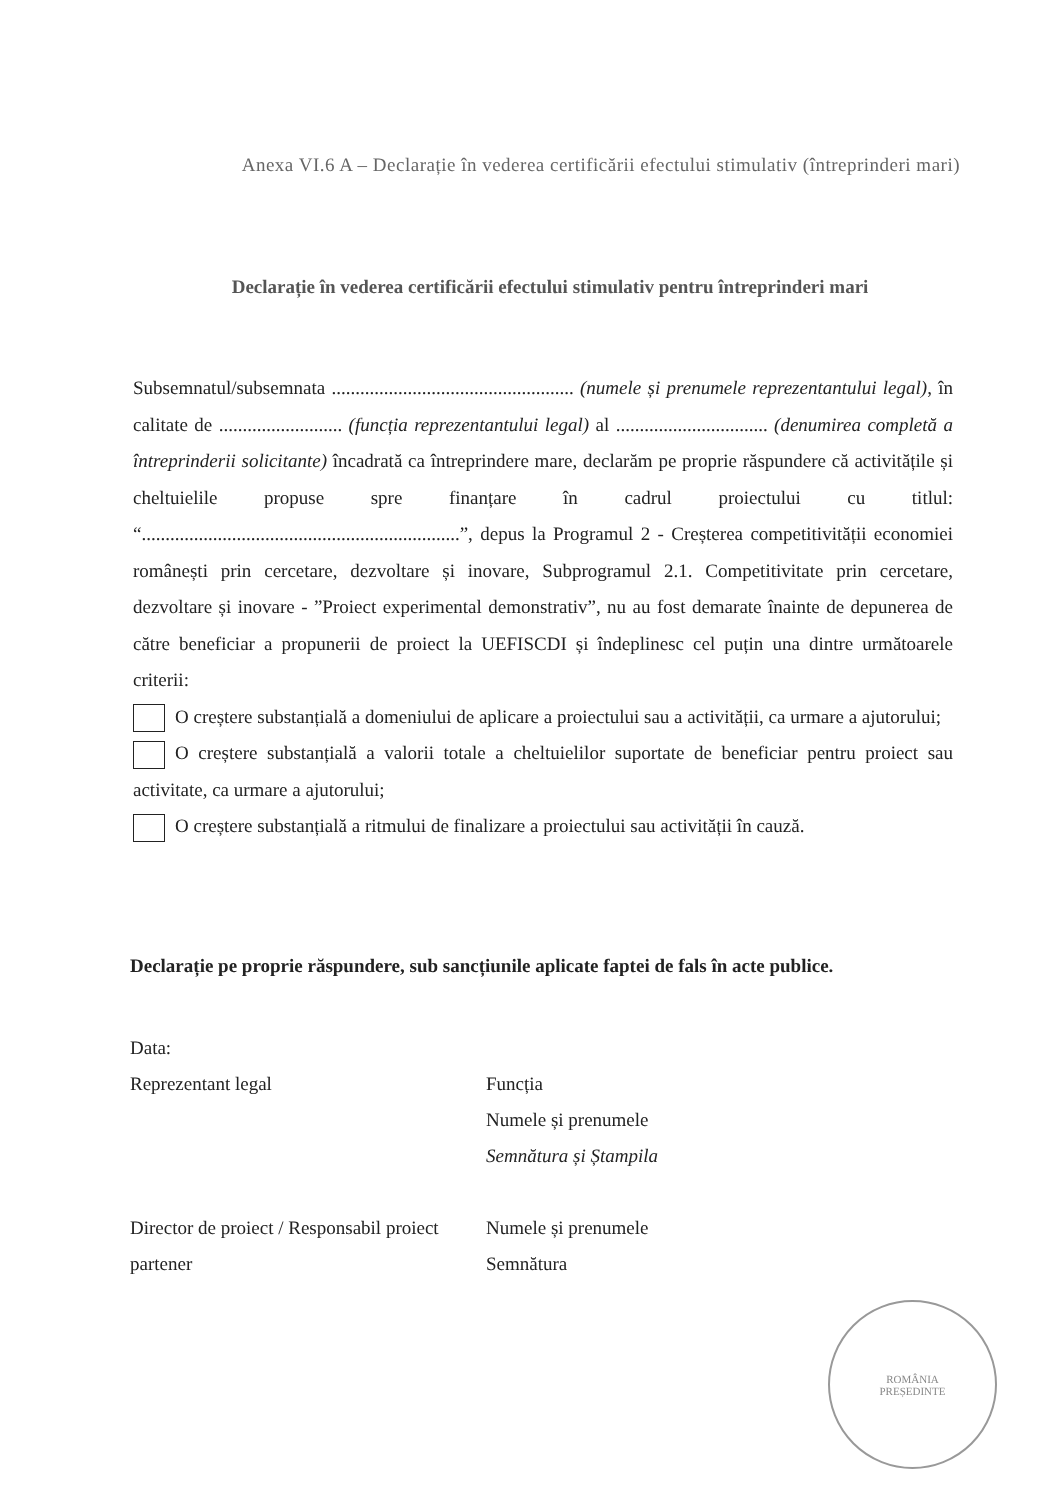Anexa VI.6 A – Declarație în vederea certificării efectului stimulativ (întreprinderi mari)
Declarație în vederea certificării efectului stimulativ pentru întreprinderi mari
Subsemnatul/subsemnata ................................................... (numele și prenumele reprezentantului legal), în calitate de .......................... (funcția reprezentantului legal) al ................................ (denumirea completă a întreprinderii solicitante) încadrată ca întreprindere mare, declarăm pe proprie răspundere că activitățile și cheltuielile propuse spre finanțare în cadrul proiectului cu titlul: “...................................................................”, depus la Programul 2 - Creșterea competitivității economiei românești prin cercetare, dezvoltare și inovare, Subprogramul 2.1. Competitivitate prin cercetare, dezvoltare și inovare - ”Proiect experimental demonstrativ”, nu au fost demarate înainte de depunerea de către beneficiar a propunerii de proiect la UEFISCDI și îndeplinesc cel puțin una dintre următoarele criterii:
O creștere substanțială a domeniului de aplicare a proiectului sau a activității, ca urmare a ajutorului;
O creștere substanțială a valorii totale a cheltuielilor suportate de beneficiar pentru proiect sau activitate, ca urmare a ajutorului;
O creștere substanțială a ritmului de finalizare a proiectului sau activității în cauză.
Declarație pe proprie răspundere, sub sancțiunile aplicate faptei de fals în acte publice.
Data:
Reprezentant legal Funcția
Numele și prenumele
Semnătura și Ștampila
Director de proiect / Responsabil proiect partener
Numele și prenumele
Semnătura
ROMÂNIA
PREȘEDINTE